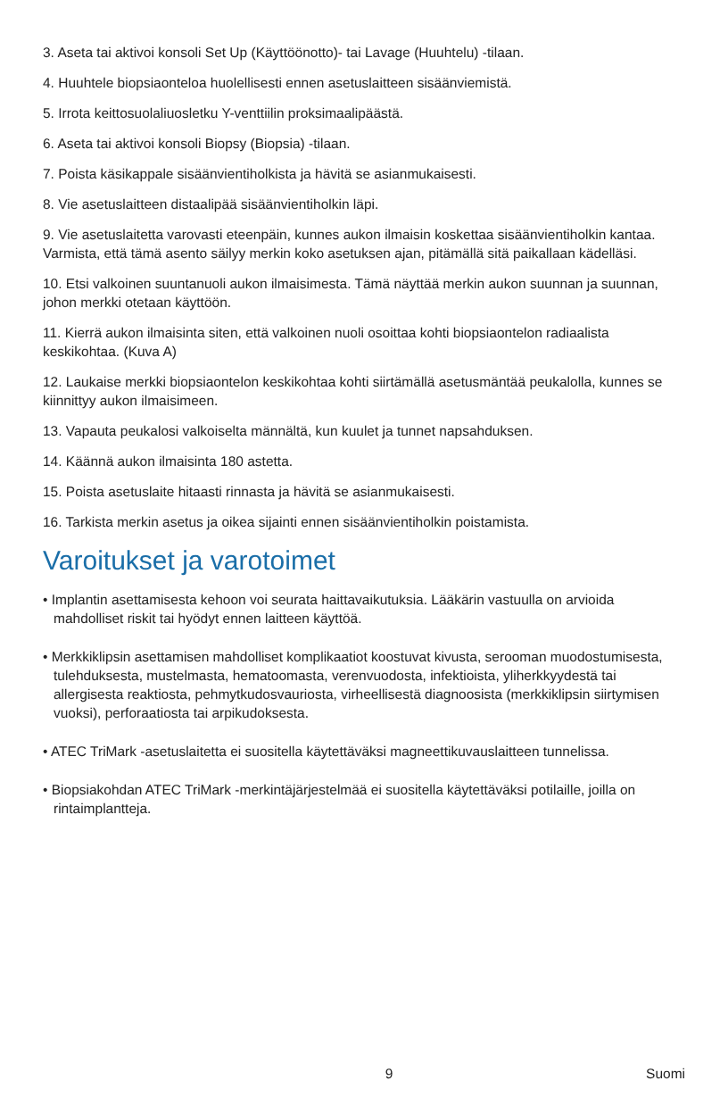3. Aseta tai aktivoi konsoli Set Up (Käyttöönotto)- tai Lavage (Huuhtelu) -tilaan.
4. Huuhtele biopsiaonteloa huolellisesti ennen asetuslaitteen sisäänviemistä.
5. Irrota keittosuolaliuosletku Y-venttiilin proksimaalipäästä.
6. Aseta tai aktivoi konsoli Biopsy (Biopsia) -tilaan.
7. Poista käsikappale sisäänvientiholkista ja hävitä se asianmukaisesti.
8. Vie asetuslaitteen distaalipää sisäänvientiholkin läpi.
9. Vie asetuslaitetta varovasti eteenpäin, kunnes aukon ilmaisin koskettaa sisäänvientiholkin kantaa. Varmista, että tämä asento säilyy merkin koko asetuksen ajan, pitämällä sitä paikallaan kädelläsi.
10. Etsi valkoinen suuntanuoli aukon ilmaisimesta. Tämä näyttää merkin aukon suunnan ja suunnan, johon merkki otetaan käyttöön.
11. Kierrä aukon ilmaisinta siten, että valkoinen nuoli osoittaa kohti biopsiaontelon radiaalista keskikohtaa. (Kuva A)
12. Laukaise merkki biopsiaontelon keskikohtaa kohti siirtämällä asetusmäntää peukalolla, kunnes se kiinnittyy aukon ilmaisimeen.
13. Vapauta peukalosi valkoiselta männältä, kun kuulet ja tunnet napsahduksen.
14. Käännä aukon ilmaisinta 180 astetta.
15. Poista asetuslaite hitaasti rinnasta ja hävitä se asianmukaisesti.
16. Tarkista merkin asetus ja oikea sijainti ennen sisäänvientiholkin poistamista.
Varoitukset ja varotoimet
• Implantin asettamisesta kehoon voi seurata haittavaikutuksia. Lääkärin vastuulla on arvioida mahdolliset riskit tai hyödyt ennen laitteen käyttöä.
• Merkkiklipsin asettamisen mahdolliset komplikaatiot koostuvat kivusta, serooman muodostumisesta, tulehduksesta, mustelmasta, hematoomasta, verenvuodosta, infektioista, yliherkkyydestä tai allergisesta reaktiosta, pehmytkudosvauriosta, virheellisestä diagnoosista (merkkiklipsin siirtymisen vuoksi), perforaatiosta tai arpikudoksesta.
• ATEC TriMark -asetuslaitetta ei suositella käytettäväksi magneettikuvauslaitteen tunnelissa.
• Biopsiakohdan ATEC TriMark -merkintäjärjestelmää ei suositella käytettäväksi potilaille, joilla on rintaimplantteja.
9 Suomi